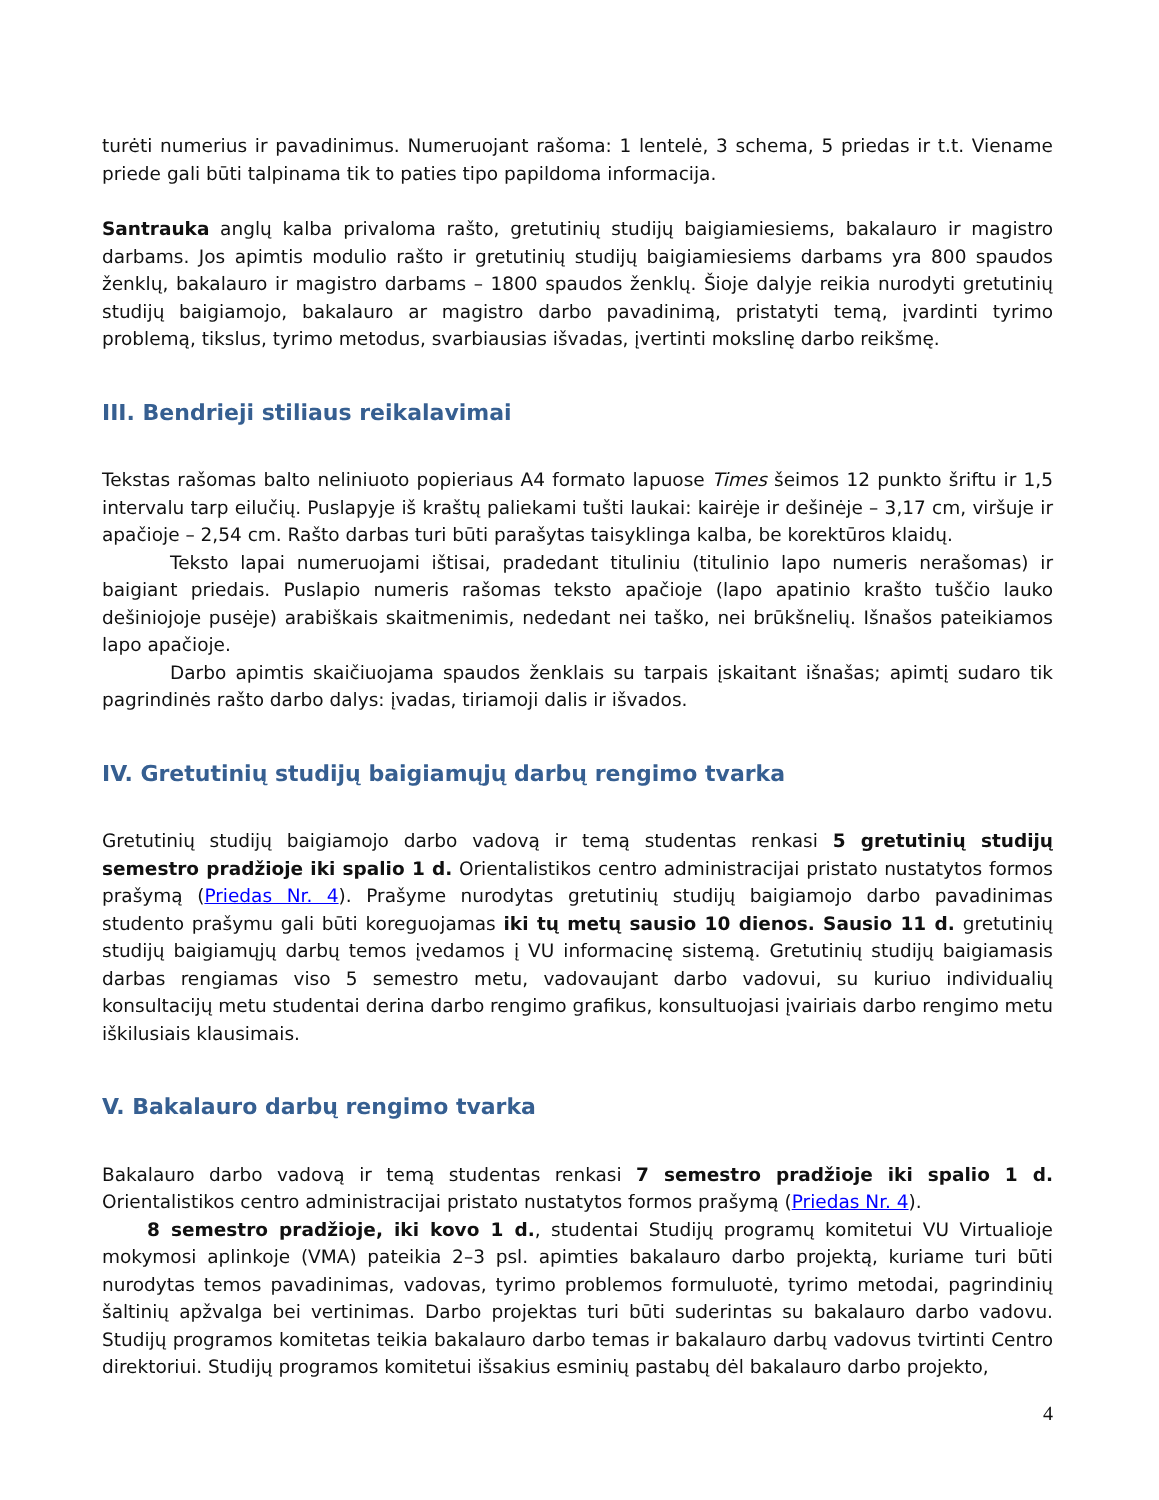turėti numerius ir pavadinimus. Numeruojant rašoma: 1 lentelė, 3 schema, 5 priedas ir t.t. Viename priede gali būti talpinama tik to paties tipo papildoma informacija.
Santrauka anglų kalba privaloma rašto, gretutinių studijų baigiamiesiems, bakalauro ir magistro darbams. Jos apimtis modulio rašto ir gretutinių studijų baigiamiesiems darbams yra 800 spaudos ženklų, bakalauro ir magistro darbams – 1800 spaudos ženklų. Šioje dalyje reikia nurodyti gretutinių studijų baigiamojo, bakalauro ar magistro darbo pavadinimą, pristatyti temą, įvardinti tyrimo problemą, tikslus, tyrimo metodus, svarbiausias išvadas, įvertinti mokslinę darbo reikšmę.
III. Bendrieji stiliaus reikalavimai
Tekstas rašomas balto neliniuoto popieriaus A4 formato lapuose Times šeimos 12 punkto šriftu ir 1,5 intervalu tarp eilučių. Puslapyje iš kraštų paliekami tušti laukai: kairėje ir dešinėje – 3,17 cm, viršuje ir apačioje – 2,54 cm. Rašto darbas turi būti parašytas taisyklinga kalba, be korektūros klaidų.
Teksto lapai numeruojami ištisai, pradedant tituliniu (titulinio lapo numeris nerašomas) ir baigiant priedais. Puslapio numeris rašomas teksto apačioje (lapo apatinio krašto tuščio lauko dešiniojoje pusėje) arabiškais skaitmenimis, nededant nei taško, nei brūkšnelių. Išnašos pateikiamos lapo apačioje.
Darbo apimtis skaičiuojama spaudos ženklais su tarpais įskaitant išnašas; apimtį sudaro tik pagrindinės rašto darbo dalys: įvadas, tiriamoji dalis ir išvados.
IV. Gretutinių studijų baigiamųjų darbų rengimo tvarka
Gretutinių studijų baigiamojo darbo vadovą ir temą studentas renkasi 5 gretutinių studijų semestro pradžioje iki spalio 1 d. Orientalistikos centro administracijai pristato nustatytos formos prašymą (Priedas Nr. 4). Prašyme nurodytas gretutinių studijų baigiamojo darbo pavadinimas studento prašymu gali būti koreguojamas iki tų metų sausio 10 dienos. Sausio 11 d. gretutinių studijų baigiamųjų darbų temos įvedamos į VU informacinę sistemą. Gretutinių studijų baigiamasis darbas rengiamas viso 5 semestro metu, vadovaujant darbo vadovui, su kuriuo individualių konsultacijų metu studentai derina darbo rengimo grafikus, konsultuojasi įvairiais darbo rengimo metu iškilusiais klausimais.
V. Bakalauro darbų rengimo tvarka
Bakalauro darbo vadovą ir temą studentas renkasi 7 semestro pradžioje iki spalio 1 d. Orientalistikos centro administracijai pristato nustatytos formos prašymą (Priedas Nr. 4).
8 semestro pradžioje, iki kovo 1 d., studentai Studijų programų komitetui VU Virtualioje mokymosi aplinkoje (VMA) pateikia 2–3 psl. apimties bakalauro darbo projektą, kuriame turi būti nurodytas temos pavadinimas, vadovas, tyrimo problemos formuluotė, tyrimo metodai, pagrindinių šaltinių apžvalga bei vertinimas. Darbo projektas turi būti suderintas su bakalauro darbo vadovu. Studijų programos komitetas teikia bakalauro darbo temas ir bakalauro darbų vadovus tvirtinti Centro direktoriui. Studijų programos komitetui išsakius esminių pastabų dėl bakalauro darbo projekto,
4